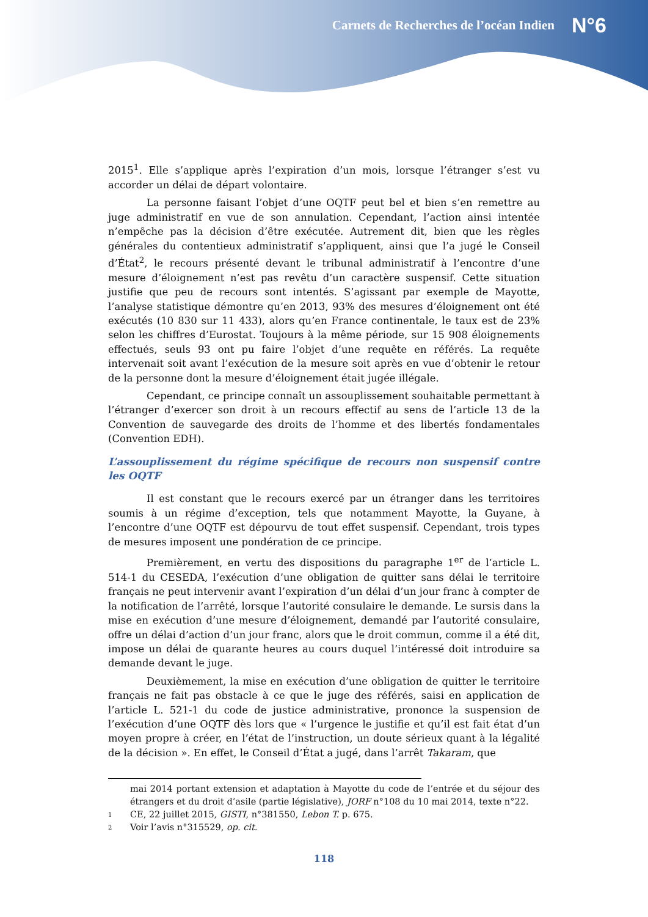Carnets de Recherches de l’océan Indien N°6
2015<sup>1</sup>. Elle s’applique après l’expiration d’un mois, lorsque l’étranger s’est vu accorder un délai de départ volontaire.
La personne faisant l’objet d’une OQTF peut bel et bien s’en remettre au juge administratif en vue de son annulation. Cependant, l’action ainsi intentée n’empêche pas la décision d’être exécutée. Autrement dit, bien que les règles générales du contentieux administratif s’appliquent, ainsi que l’a jugé le Conseil d’État<sup>2</sup>, le recours présenté devant le tribunal administratif à l’encontre d’une mesure d’éloignement n’est pas revêtu d’un caractère suspensif. Cette situation justifie que peu de recours sont intentés. S’agissant par exemple de Mayotte, l’analyse statistique démontre qu’en 2013, 93% des mesures d’éloignement ont été exécutés (10 830 sur 11 433), alors qu’en France continentale, le taux est de 23% selon les chiffres d’Eurostat. Toujours à la même période, sur 15 908 éloignements effectués, seuls 93 ont pu faire l’objet d’une requête en référés. La requête intervenait soit avant l’exécution de la mesure soit après en vue d’obtenir le retour de la personne dont la mesure d’éloignement était jugée illégale.
Cependant, ce principe connaît un assouplissement souhaitable permettant à l’étranger d’exercer son droit à un recours effectif au sens de l’article 13 de la Convention de sauvegarde des droits de l’homme et des libertés fondamentales (Convention EDH).
L’assouplissement du régime spécifique de recours non suspensif contre les OQTF
Il est constant que le recours exercé par un étranger dans les territoires soumis à un régime d’exception, tels que notamment Mayotte, la Guyane, à l’encontre d’une OQTF est dépourvu de tout effet suspensif. Cependant, trois types de mesures imposent une pondération de ce principe.
Premièrement, en vertu des dispositions du paragraphe 1<sup>er</sup> de l’article L. 514-1 du CESEDA, l’exécution d’une obligation de quitter sans délai le territoire français ne peut intervenir avant l’expiration d’un délai d’un jour franc à compter de la notification de l’arrêté, lorsque l’autorité consulaire le demande. Le sursis dans la mise en exécution d’une mesure d’éloignement, demandé par l’autorité consulaire, offre un délai d’action d’un jour franc, alors que le droit commun, comme il a été dit, impose un délai de quarante heures au cours duquel l’intéressé doit introduire sa demande devant le juge.
Deuxièmement, la mise en exécution d’une obligation de quitter le territoire français ne fait pas obstacle à ce que le juge des référés, saisi en application de l’article L. 521-1 du code de justice administrative, prononce la suspension de l’exécution d’une OQTF dès lors que « l’urgence le justifie et qu’il est fait état d’un moyen propre à créer, en l’état de l’instruction, un doute sérieux quant à la légalité de la décision ». En effet, le Conseil d’État a jugé, dans l’arrêt Takaram, que
mai 2014 portant extension et adaptation à Mayotte du code de l’entrée et du séjour des étrangers et du droit d’asile (partie législative), JORF n°108 du 10 mai 2014, texte n°22.
1 CE, 22 juillet 2015, GISTI, n°381550, Lebon T. p. 675.
2 Voir l’avis n°315529, op. cit.
118